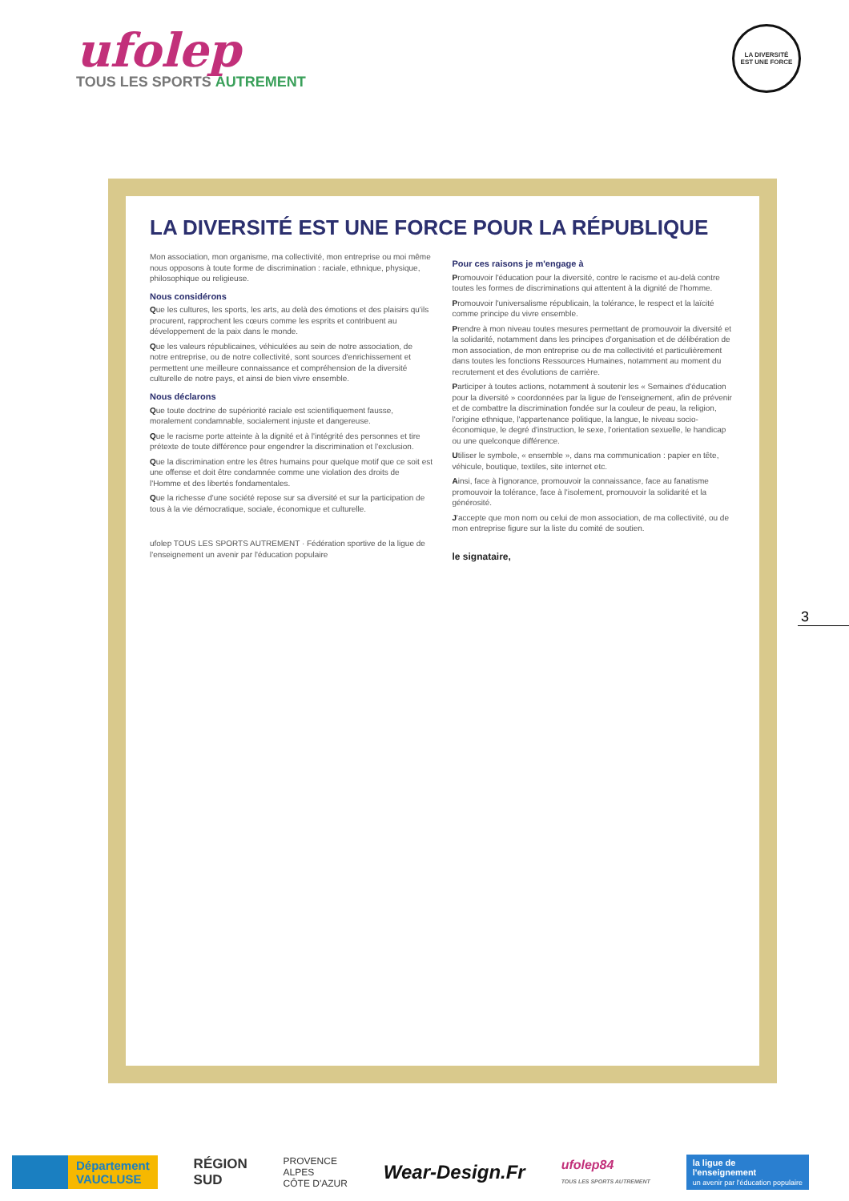ufolep
TOUS LES SPORTS AUTREMENT
LA DIVERSITÉ
EST UNE FORCE
3
LA DIVERSITÉ EST UNE FORCE POUR LA RÉPUBLIQUE
Mon association, mon organisme, ma collectivité, mon entreprise ou moi même nous opposons à toute forme de discrimination : raciale, ethnique, physique, philosophique ou religieuse.
Nous considérons
Que les cultures, les sports, les arts, au delà des émotions et des plaisirs qu'ils procurent, rapprochent les cœurs comme les esprits et contribuent au développement de la paix dans le monde.
Que les valeurs républicaines, véhiculées au sein de notre association, de notre entreprise, ou de notre collectivité, sont sources d'enrichissement et permettent une meilleure connaissance et compréhension de la diversité culturelle de notre pays, et ainsi de bien vivre ensemble.
Nous déclarons
Que toute doctrine de supériorité raciale est scientifiquement fausse, moralement condamnable, socialement injuste et dangereuse.
Que le racisme porte atteinte à la dignité et à l'intégrité des personnes et tire prétexte de toute différence pour engendrer la discrimination et l'exclusion.
Que la discrimination entre les êtres humains pour quelque motif que ce soit est une offense et doit être condamnée comme une violation des droits de l'Homme et des libertés fondamentales.
Que la richesse d'une société repose sur sa diversité et sur la participation de tous à la vie démocratique, sociale, économique et culturelle.
ufolep TOUS LES SPORTS AUTREMENT · Fédération sportive de la ligue de l'enseignement un avenir par l'éducation populaire
Pour ces raisons je m'engage à
Promouvoir l'éducation pour la diversité, contre le racisme et au-delà contre toutes les formes de discriminations qui attentent à la dignité de l'homme.
Promouvoir l'universalisme républicain, la tolérance, le respect et la laïcité comme principe du vivre ensemble.
Prendre à mon niveau toutes mesures permettant de promouvoir la diversité et la solidarité, notamment dans les principes d'organisation et de délibération de mon association, de mon entreprise ou de ma collectivité et particulièrement dans toutes les fonctions Ressources Humaines, notamment au moment du recrutement et des évolutions de carrière.
Participer à toutes actions, notamment à soutenir les « Semaines d'éducation pour la diversité » coordonnées par la ligue de l'enseignement, afin de prévenir et de combattre la discrimination fondée sur la couleur de peau, la religion, l'origine ethnique, l'appartenance politique, la langue, le niveau socio-économique, le degré d'instruction, le sexe, l'orientation sexuelle, le handicap ou une quelconque différence.
Utiliser le symbole, « ensemble », dans ma communication : papier en tête, véhicule, boutique, textiles, site internet etc.
Ainsi, face à l'ignorance, promouvoir la connaissance, face au fanatisme promouvoir la tolérance, face à l'isolement, promouvoir la solidarité et la générosité.
J'accepte que mon nom ou celui de mon association, de ma collectivité, ou de mon entreprise figure sur la liste du comité de soutien.
le signataire,
Département
VAUCLUSE
RÉGION
SUD
PROVENCE
ALPES
CÔTE D'AZUR
Wear-Design.Fr
ufolep84
TOUS LES SPORTS AUTREMENT
la ligue de
l'enseignement
un avenir par l'éducation populaire